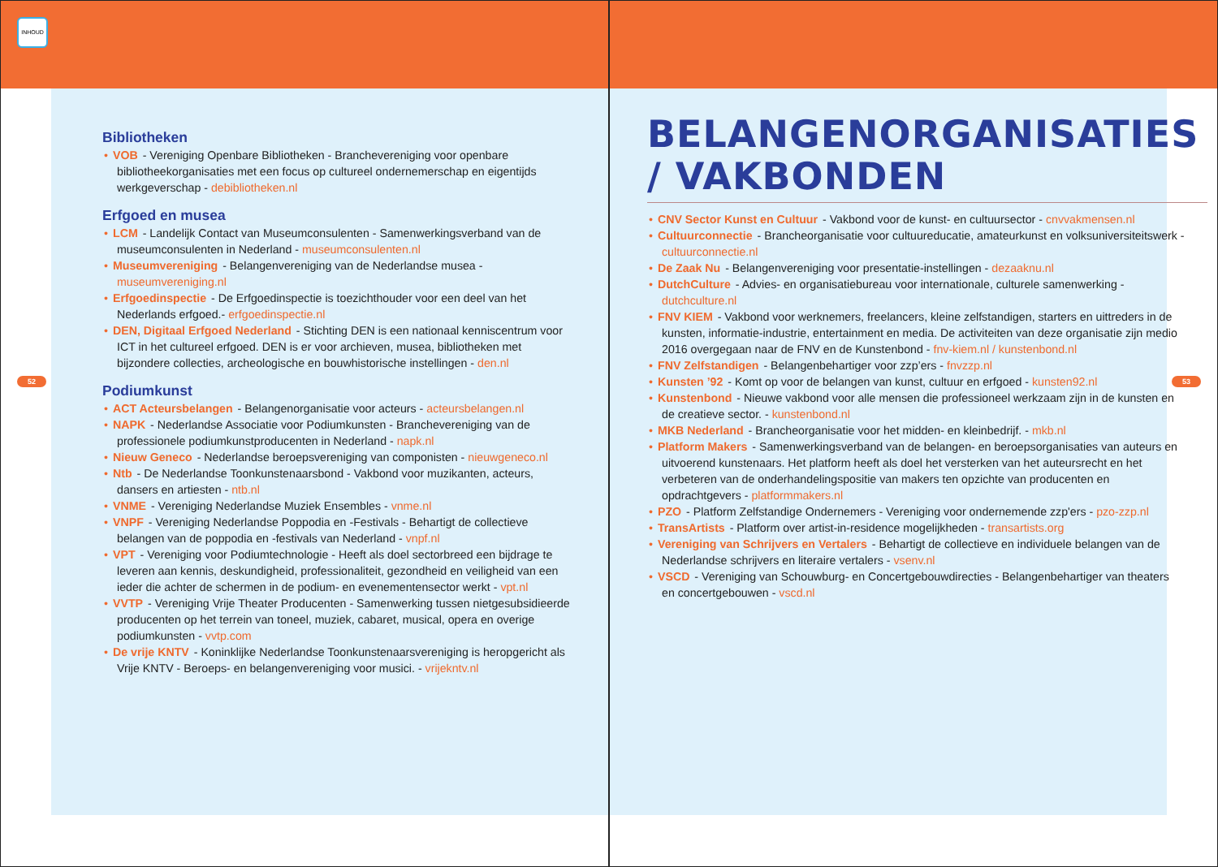INHOUD
52
Bibliotheken
• VOB - Vereniging Openbare Bibliotheken - Branchevereniging voor openbare bibliotheekorganisaties met een focus op cultureel ondernemerschap en eigentijds werkgeverschap - debibliotheken.nl
Erfgoed en musea
• LCM - Landelijk Contact van Museumconsulenten - Samenwerkingsverband van de museumconsulenten in Nederland - museumconsulenten.nl
• Museumvereniging - Belangenvereniging van de Nederlandse musea - museumvereniging.nl
• Erfgoedinspectie - De Erfgoedinspectie is toezichthouder voor een deel van het Nederlands erfgoed.- erfgoedinspectie.nl
• DEN, Digitaal Erfgoed Nederland - Stichting DEN is een nationaal kenniscentrum voor ICT in het cultureel erfgoed. DEN is er voor archieven, musea, bibliotheken met bijzondere collecties, archeologische en bouwhistorische instellingen - den.nl
Podiumkunst
• ACT Acteursbelangen - Belangenorganisatie voor acteurs - acteursbelangen.nl
• NAPK - Nederlandse Associatie voor Podiumkunsten - Branchevereniging van de professionele podiumkunstproducenten in Nederland - napk.nl
• Nieuw Geneco - Nederlandse beroepsvereniging van componisten - nieuwgeneco.nl
• Ntb - De Nederlandse Toonkunstenaarsbond - Vakbond voor muzikanten, acteurs, dansers en artiesten - ntb.nl
• VNME - Vereniging Nederlandse Muziek Ensembles - vnme.nl
• VNPF - Vereniging Nederlandse Poppodia en -Festivals - Behartigt de collectieve belangen van de poppodia en -festivals van Nederland - vnpf.nl
• VPT - Vereniging voor Podiumtechnologie - Heeft als doel sectorbreed een bijdrage te leveren aan kennis, deskundigheid, professionaliteit, gezondheid en veiligheid van een ieder die achter de schermen in de podium- en evenementensector werkt - vpt.nl
• VVTP - Vereniging Vrije Theater Producenten - Samenwerking tussen nietgesubsidieerde producenten op het terrein van toneel, muziek, cabaret, musical, opera en overige podiumkunsten - vvtp.com
• De vrije KNTV - Koninklijke Nederlandse Toonkunstenaarsvereniging is heropgericht als Vrije KNTV - Beroeps- en belangenvereniging voor musici. - vrijekntv.nl
53
BELANGENORGANISATIES / VAKBONDEN
• CNV Sector Kunst en Cultuur - Vakbond voor de kunst- en cultuursector - cnvvakmensen.nl
• Cultuurconnectie - Brancheorganisatie voor cultuureducatie, amateurkunst en volksuniversiteitswerk - cultuurconnectie.nl
• De Zaak Nu - Belangenvereniging voor presentatie-instellingen - dezaaknu.nl
• DutchCulture - Advies- en organisatiebureau voor internationale, culturele samenwerking - dutchculture.nl
• FNV KIEM - Vakbond voor werknemers, freelancers, kleine zelfstandigen, starters en uittreders in de kunsten, informatie-industrie, entertainment en media. De activiteiten van deze organisatie zijn medio 2016 overgegaan naar de FNV en de Kunstenbond - fnv-kiem.nl / kunstenbond.nl
• FNV Zelfstandigen - Belangenbehartiger voor zzp’ers - fnvzzp.nl
• Kunsten ’92 - Komt op voor de belangen van kunst, cultuur en erfgoed - kunsten92.nl
• Kunstenbond - Nieuwe vakbond voor alle mensen die professioneel werkzaam zijn in de kunsten en de creatieve sector. - kunstenbond.nl
• MKB Nederland - Brancheorganisatie voor het midden- en kleinbedrijf. - mkb.nl
• Platform Makers - Samenwerkingsverband van de belangen- en beroepsorganisaties van auteurs en uitvoerend kunstenaars. Het platform heeft als doel het versterken van het auteursrecht en het verbeteren van de onderhandelingspositie van makers ten opzichte van producenten en opdrachtgevers - platformmakers.nl
• PZO - Platform Zelfstandige Ondernemers - Vereniging voor ondernemende zzp'ers - pzo-zzp.nl
• TransArtists - Platform over artist-in-residence mogelijkheden - transartists.org
• Vereniging van Schrijvers en Vertalers - Behartigt de collectieve en individuele belangen van de Nederlandse schrijvers en literaire vertalers - vsenv.nl
• VSCD - Vereniging van Schouwburg- en Concertgebouwdirecties - Belangenbehartiger van theaters en concertgebouwen - vscd.nl